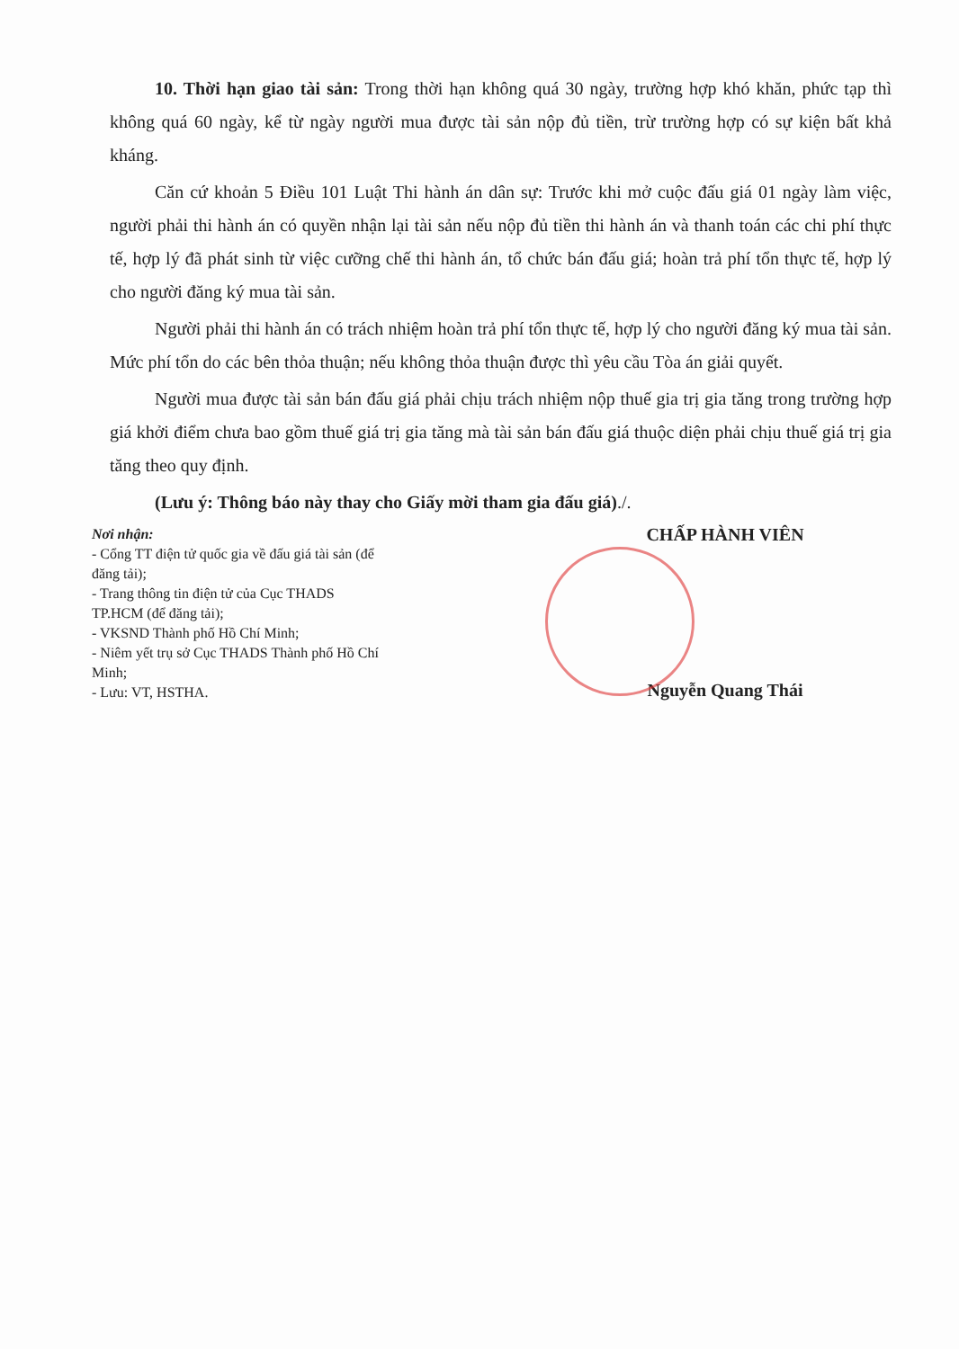10. Thời hạn giao tài sản: Trong thời hạn không quá 30 ngày, trường hợp khó khăn, phức tạp thì không quá 60 ngày, kể từ ngày người mua được tài sản nộp đủ tiền, trừ trường hợp có sự kiện bất khả kháng.
Căn cứ khoản 5 Điều 101 Luật Thi hành án dân sự: Trước khi mở cuộc đấu giá 01 ngày làm việc, người phải thi hành án có quyền nhận lại tài sản nếu nộp đủ tiền thi hành án và thanh toán các chi phí thực tế, hợp lý đã phát sinh từ việc cưỡng chế thi hành án, tổ chức bán đấu giá; hoàn trả phí tổn thực tế, hợp lý cho người đăng ký mua tài sản.
Người phải thi hành án có trách nhiệm hoàn trả phí tổn thực tế, hợp lý cho người đăng ký mua tài sản. Mức phí tổn do các bên thỏa thuận; nếu không thỏa thuận được thì yêu cầu Tòa án giải quyết.
Người mua được tài sản bán đấu giá phải chịu trách nhiệm nộp thuế gia trị gia tăng trong trường hợp giá khởi điểm chưa bao gồm thuế giá trị gia tăng mà tài sản bán đấu giá thuộc diện phải chịu thuế giá trị gia tăng theo quy định.
(Lưu ý: Thông báo này thay cho Giấy mời tham gia đấu giá)./.
Nơi nhận:
- Cổng TT điện tử quốc gia về đấu giá tài sản (để đăng tải);
- Trang thông tin điện tử của Cục THADS TP.HCM (để đăng tải);
- VKSND Thành phố Hồ Chí Minh;
- Niêm yết trụ sở Cục THADS Thành phố Hồ Chí Minh;
- Lưu: VT, HSTHA.
CHẤP HÀNH VIÊN
Nguyễn Quang Thái